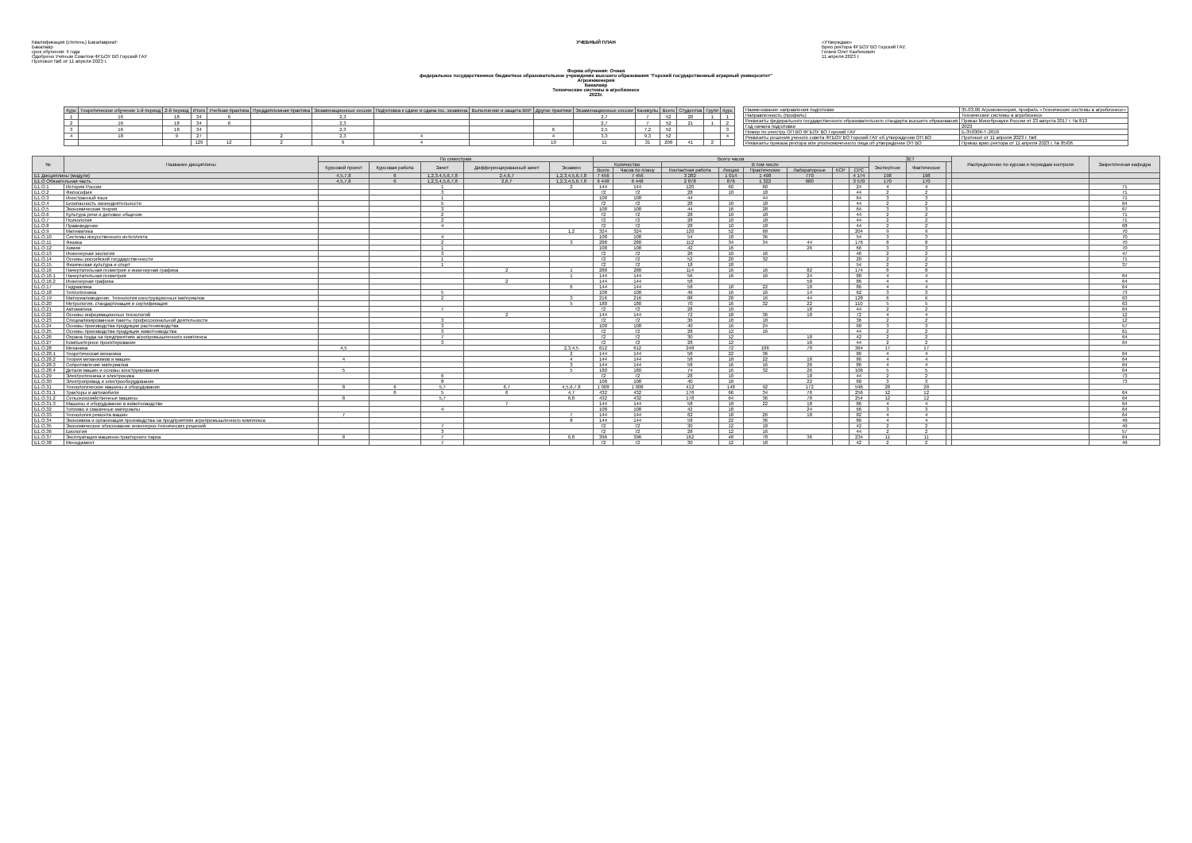Квалификация (степень) Бакалавриат:
Бакалавр
срок обучения: 4 года
Одобрено Учёным Советом ФГБОУ ВО Горский ГАУ
Протокол №6 от 11 апреля 2023 г.
УЧЕБНЫЙ ПЛАН «Утверждаю»
Врио ректора ФГБОУ ВО Горский ГАУ,
Гогаев Олег Казбекович
11 апреля 2023 г.
Форма обучения: Очная
федеральное государственное бюджетное образовательное учреждение высшего образования "Горский государственный аграрный университет"
Агроинженерия
Бакалавр
Технические системы в агробизнесе
2023г.
| Курс | Теоретическое обучение 1-й период | 2-й период | Итого | Учебная практика | Преддипломная практика | Экзаменационные сессии | Подготовка к сдаче и сдача гос. экзамена | Выполнение и защита ВКР | Другие практики | Экзаменационные сессии | Каникулы | Всего | Студентов | Групп | Курс |
| --- | --- | --- | --- | --- | --- | --- | --- | --- | --- | --- | --- | --- | --- | --- | --- |
| 1 | 16 | 18 | 34 | 6 | | 2,3 | | | | 2,7 | 7 | 52 | 20 | 1 | 1 |
| 2 | 16 | 18 | 34 | 6 | | 2,3 | | | | 2,7 | 7 | 52 | 21 | 1 | 2 |
| 3 | 16 | 18 | 34 | | | 2,3 | | | 6 | 2,5 | 7,2 | 52 | | | 3 |
| 4 | 18 | 9 | 27 | | 2 | 2,3 | 4 | | 4 | 3,3 | 9,3 | 52 | | | 4 |
| | | | 129 | 12 | 2 | 9 | 4 | | 10 | 11 | 31 | 208 | 41 | 2 | |
| Наименование направления подготовки | 35.03.06 Агроинженерия, профиль «Технические системы в агробизнесе» |
| Направленность (профиль) | Технические системы в агробизнесе |
| Реквизиты федерального государственного образовательного стандарта высшего образования | Приказ Минобрнауки России от 23 августа 2017 г. № 813 |
| Год начала подготовки | 2023 |
| Номер по реестру ОП ВО ФГБОУ ВО Горский ГАУ | Б-350306-Т-2018 |
| Реквизиты решения ученого совета ФГБОУ ВО Горский ГАУ об утверждении ОП ВО | Протокол от 11 апреля 2023 г. №6 |
| Реквизиты приказа ректора или уполномоченного лица об утверждении ОП ВО | Приказ врио ректора от 11 апреля 2023 г. № 85/06 |
| № | Название дисциплины | По семестрам | | | | | Всего часов | | | | | | | | ЗЕТ | | | Распределение по курсам и периодам контроля | Закрепленная кафедра |
| --- | --- | --- | --- | --- | --- | --- | --- | --- | --- | --- | --- | --- | --- | --- | --- | --- | --- | --- | --- |
| | | Курсовой проект | Курсовая работа | Зачет | Дифференцированный зачет | Экзамен | Количество | | В том числе | | | | | | Экспертное | Фактическое | | | |
| | | | | | | | Всего | Часов по плану | Контактная работа | Лекции | Практические | Лабораторные | КСР | СРС | | | | | |
| Б1 Дисциплины (модули) | | 4,5,7,8 | 6 | 1,2,3,4,5,6,7,8 | 2,4,6,7 | 1,2,3,4,5,6,7,8 | 7 456 | 7 456 | 3 282 | 1 014 | 1 498 | 770 | | 4 174 | 198 | 198 | | | |
| Б1.О Обязательная часть | | 4,5,7,8 | 6 | 1,2,3,4,5,6,7,8 | 2,6,7 | 1,2,3,4,5,6,7,8 | 6 448 | 6 448 | 2 878 | 876 | 1 322 | 680 | | 3 570 | 170 | 170 | | | |
| Б1.О.1 | История России | | | 1 | | 2 | 144 | 144 | 120 | 60 | 60 | | | 24 | 4 | 4 | | | 71 |
| Б1.О.2 | Философия | | | 3 | | | 72 | 72 | 28 | 10 | 18 | | | 44 | 2 | 2 | | | 71 |
| Б1.О.3 | Иностранный язык | | | 1 | | | 108 | 108 | 44 | | 44 | | | 64 | 3 | 3 | | | 71 |
| Б1.О.4 | Безопасность жизнедеятельности | | | 5 | | | 72 | 72 | 28 | 10 | 18 | | | 44 | 2 | 2 | | | 64 |
| Б1.О.5 | Экономическая теория | | | 3 | | | 108 | 108 | 44 | 16 | 28 | | | 64 | 3 | 3 | | | 67 |
| Б1.О.6 | Культура речи и деловое общение | | | 2 | | | 72 | 72 | 28 | 10 | 18 | | | 44 | 2 | 2 | | | 71 |
| Б1.О.7 | Психология | | | 2 | | | 72 | 72 | 28 | 10 | 18 | | | 44 | 2 | 2 | | | 71 |
| Б1.О.8 | Правоведение | | | 4 | | | 72 | 72 | 28 | 10 | 18 | | | 44 | 2 | 2 | | | 68 |
| Б1.О.9 | Математика | | | | | 1,2 | 324 | 324 | 120 | 52 | 68 | | | 204 | 9 | 9 | | | 70 |
| Б1.О.10 | Системы искусственного интеллекта | | | 4 | | | 108 | 108 | 54 | 18 | 36 | | | 54 | 3 | 3 | | | 70 |
| Б1.О.11 | Физика | | | 2 | | 3 | 288 | 288 | 112 | 34 | 34 | 44 | | 176 | 8 | 8 | | | 70 |
| Б1.О.12 | Химия | | | 1 | | | 108 | 108 | 42 | 16 | | 26 | | 66 | 3 | 3 | | | 70 |
| Б1.О.13 | Инженерная экология | | | 3 | | | 72 | 72 | 26 | 10 | 16 | | | 46 | 2 | 2 | | | 47 |
| Б1.О.14 | Основы российской государственности | | | 1 | | | 72 | 72 | 52 | 20 | 32 | | | 20 | 2 | 2 | | | 71 |
| Б1.О.15 | Физическая культура и спорт | | | 1 | | | 72 | 72 | 18 | 18 | | | | 54 | 2 | 2 | | | 37 |
| Б1.О.16 | Начертательная геометрия и инженерная графика | | | | 2 | 1 | 288 | 288 | 114 | 16 | 16 | 82 | | 174 | 8 | 8 | | | |
| Б1.О.16.1 | Начертательная геометрия | | | | | 1 | 144 | 144 | 56 | 16 | 16 | 24 | | 88 | 4 | 4 | | | 64 |
| Б1.О.16.2 | Инженерная графика | | | | 2 | | 144 | 144 | 58 | | | 58 | | 86 | 4 | 4 | | | 64 |
| Б1.О.17 | Гидравлика | | | | | 6 | 144 | 144 | 58 | 18 | 22 | 18 | | 86 | 4 | 4 | | | 64 |
| Б1.О.18 | Теплотехника | | | 5 | | | 108 | 108 | 46 | 16 | 16 | 14 | | 62 | 3 | 3 | | | 73 |
| Б1.О.19 | Материаловедение. Технология конструкционных материалов | | | 2 | | 3 | 216 | 216 | 88 | 28 | 16 | 44 | | 128 | 6 | 6 | | | 63 |
| Б1.О.20 | Метрология, стандартизация и сертификация | | | | | 5 | 180 | 180 | 70 | 16 | 32 | 22 | | 110 | 5 | 5 | | | 63 |
| Б1.О.21 | Автоматика | | | 7 | | | 72 | 72 | 28 | 10 | | 18 | | 44 | 2 | 2 | | | 64 |
| Б1.О.22 | Основы информационных технологий | | | | 2 | | 144 | 144 | 72 | 18 | 36 | 18 | | 72 | 4 | 4 | | | 12 |
| Б1.О.23 | Специализированные пакеты профессиональной деятельности | | | 3 | | | 72 | 72 | 36 | 18 | 18 | | | 36 | 2 | 2 | | | 12 |
| Б1.О.24 | Основы производства продукции растениеводства | | | 3 | | | 108 | 108 | 40 | 16 | 24 | | | 68 | 3 | 3 | | | 57 |
| Б1.О.25 | Основы производства продукции животноводства | | | 3 | | | 72 | 72 | 28 | 12 | 16 | | | 44 | 2 | 2 | | | 61 |
| Б1.О.26 | Охрана труда на предприятиях агропромышленного комплекса | | | 7 | | | 72 | 72 | 30 | 12 | | 18 | | 42 | 2 | 2 | | | 64 |
| Б1.О.27 | Компьютерное проектирование | | | 3 | | | 72 | 72 | 28 | 12 | | 16 | | 44 | 2 | 2 | | | 64 |
| Б1.О.28 | Механика | 4,5 | | | | 2,3,4,5 | 612 | 612 | 248 | 72 | 106 | 70 | | 364 | 17 | 17 | | | |
| Б1.О.28.1 | Теоретическая механика | | | | | 2 | 144 | 144 | 58 | 22 | 36 | | | 86 | 4 | 4 | | | 64 |
| Б1.О.28.2 | Теория механизмов и машин | 4 | | | | 4 | 144 | 144 | 58 | 18 | 22 | 18 | | 86 | 4 | 4 | | | 64 |
| Б1.О.28.3 | Сопротивление материалов | | | | | 3 | 144 | 144 | 58 | 16 | 16 | 26 | | 86 | 4 | 4 | | | 64 |
| Б1.О.28.4 | Детали машин и основы конструирования | 5 | | | | 5 | 180 | 180 | 74 | 16 | 32 | 26 | | 106 | 5 | 5 | | | 64 |
| Б1.О.29 | Электротехника и электроника | | | 6 | | | 72 | 72 | 28 | 10 | | 18 | | 44 | 2 | 2 | | | 73 |
| Б1.О.30 | Электропривод и электрооборудование | | | 8 | | | 108 | 108 | 40 | 18 | | 22 | | 68 | 3 | 3 | | | 73 |
| Б1.О.31 | Технологические машины и оборудование | 8 | 6 | 5,7 | 6,7 | 4,5,6,7,8 | 1 008 | 1 008 | 412 | 148 | 92 | 172 | | 596 | 28 | 28 | | | |
| Б1.О.31.1 | Тракторы и автомобили | | 6 | 5 | 6 | 4,7 | 432 | 432 | 176 | 66 | 34 | 76 | | 256 | 12 | 12 | | | 64 |
| Б1.О.31.2 | Сельскохозяйственные машины | 8 | | 5,7 | | 6,8 | 432 | 432 | 178 | 64 | 36 | 78 | | 254 | 12 | 12 | | | 64 |
| Б1.О.31.3 | Машины и оборудование в животноводстве | | | | 7 | | 144 | 144 | 58 | 18 | 22 | 18 | | 86 | 4 | 4 | | | 64 |
| Б1.О.32 | Топливо и смазочные материалы | | | 4 | | | 108 | 108 | 42 | 18 | | 24 | | 66 | 3 | 3 | | | 64 |
| Б1.О.33 | Технология ремонта машин | 7 | | | | 7 | 144 | 144 | 62 | 18 | 26 | 18 | | 82 | 4 | 4 | | | 64 |
| Б1.О.34 | Экономика и организация производства на предприятиях агропромышленного комплекса | | | | | 8 | 144 | 144 | 58 | 22 | 36 | | | 86 | 4 | 4 | | | 49 |
| Б1.О.35 | Экономическое обоснование инженерно-технических решений | | | 7 | | | 72 | 72 | 30 | 12 | 18 | | | 42 | 2 | 2 | | | 49 |
| Б1.О.36 | Биология | | | 3 | | | 72 | 72 | 28 | 12 | 16 | | | 44 | 2 | 2 | | | 57 |
| Б1.О.37 | Эксплуатация машинно-тракторного парка | 8 | | 7 | | 6,8 | 396 | 396 | 162 | 48 | 78 | 36 | | 234 | 11 | 11 | | | 64 |
| Б1.О.38 | Менеджмент | | | 7 | | | 72 | 72 | 30 | 12 | 18 | | | 42 | 2 | 2 | | | 49 |